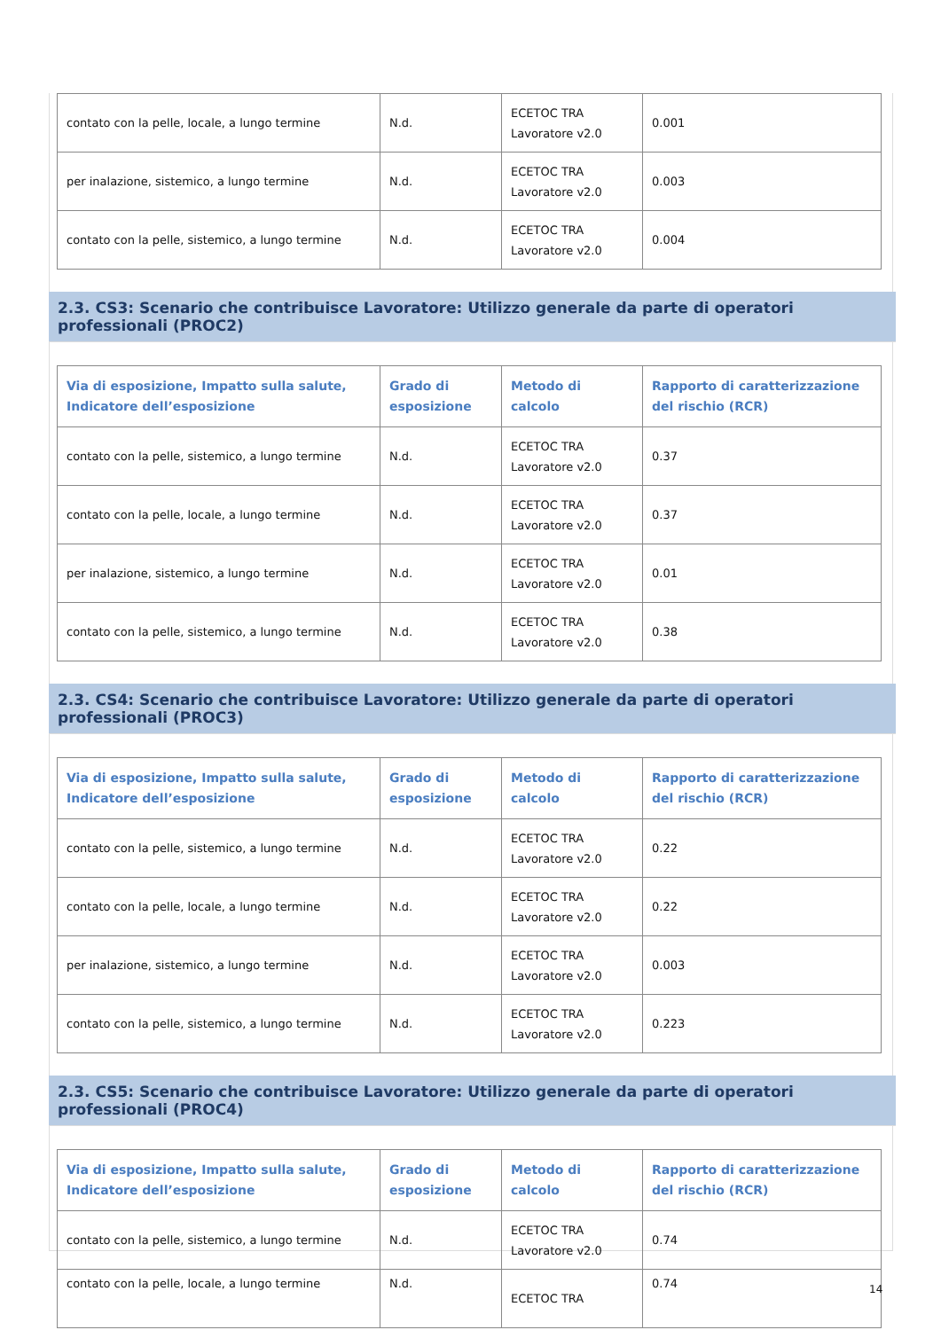| contato con la pelle, locale, a lungo termine | N.d. | ECETOC TRA Lavoratore v2.0 | 0.001 |
| per inalazione, sistemico, a lungo termine | N.d. | ECETOC TRA Lavoratore v2.0 | 0.003 |
| contato con la pelle, sistemico, a lungo termine | N.d. | ECETOC TRA Lavoratore v2.0 | 0.004 |
2.3. CS3: Scenario che contribuisce Lavoratore: Utilizzo generale da parte di operatori professionali (PROC2)
| Via di esposizione, Impatto sulla salute, Indicatore dell’esposizione | Grado di esposizione | Metodo di calcolo | Rapporto di caratterizzazione del rischio (RCR) |
| --- | --- | --- | --- |
| contato con la pelle, sistemico, a lungo termine | N.d. | ECETOC TRA Lavoratore v2.0 | 0.37 |
| contato con la pelle, locale, a lungo termine | N.d. | ECETOC TRA Lavoratore v2.0 | 0.37 |
| per inalazione, sistemico, a lungo termine | N.d. | ECETOC TRA Lavoratore v2.0 | 0.01 |
| contato con la pelle, sistemico, a lungo termine | N.d. | ECETOC TRA Lavoratore v2.0 | 0.38 |
2.3. CS4: Scenario che contribuisce Lavoratore: Utilizzo generale da parte di operatori professionali (PROC3)
| Via di esposizione, Impatto sulla salute, Indicatore dell’esposizione | Grado di esposizione | Metodo di calcolo | Rapporto di caratterizzazione del rischio (RCR) |
| --- | --- | --- | --- |
| contato con la pelle, sistemico, a lungo termine | N.d. | ECETOC TRA Lavoratore v2.0 | 0.22 |
| contato con la pelle, locale, a lungo termine | N.d. | ECETOC TRA Lavoratore v2.0 | 0.22 |
| per inalazione, sistemico, a lungo termine | N.d. | ECETOC TRA Lavoratore v2.0 | 0.003 |
| contato con la pelle, sistemico, a lungo termine | N.d. | ECETOC TRA Lavoratore v2.0 | 0.223 |
2.3. CS5: Scenario che contribuisce Lavoratore: Utilizzo generale da parte di operatori professionali (PROC4)
| Via di esposizione, Impatto sulla salute, Indicatore dell’esposizione | Grado di esposizione | Metodo di calcolo | Rapporto di caratterizzazione del rischio (RCR) |
| --- | --- | --- | --- |
| contato con la pelle, sistemico, a lungo termine | N.d. | ECETOC TRA Lavoratore v2.0 | 0.74 |
| contato con la pelle, locale, a lungo termine | N.d. | ECETOC TRA | 0.74 |
14